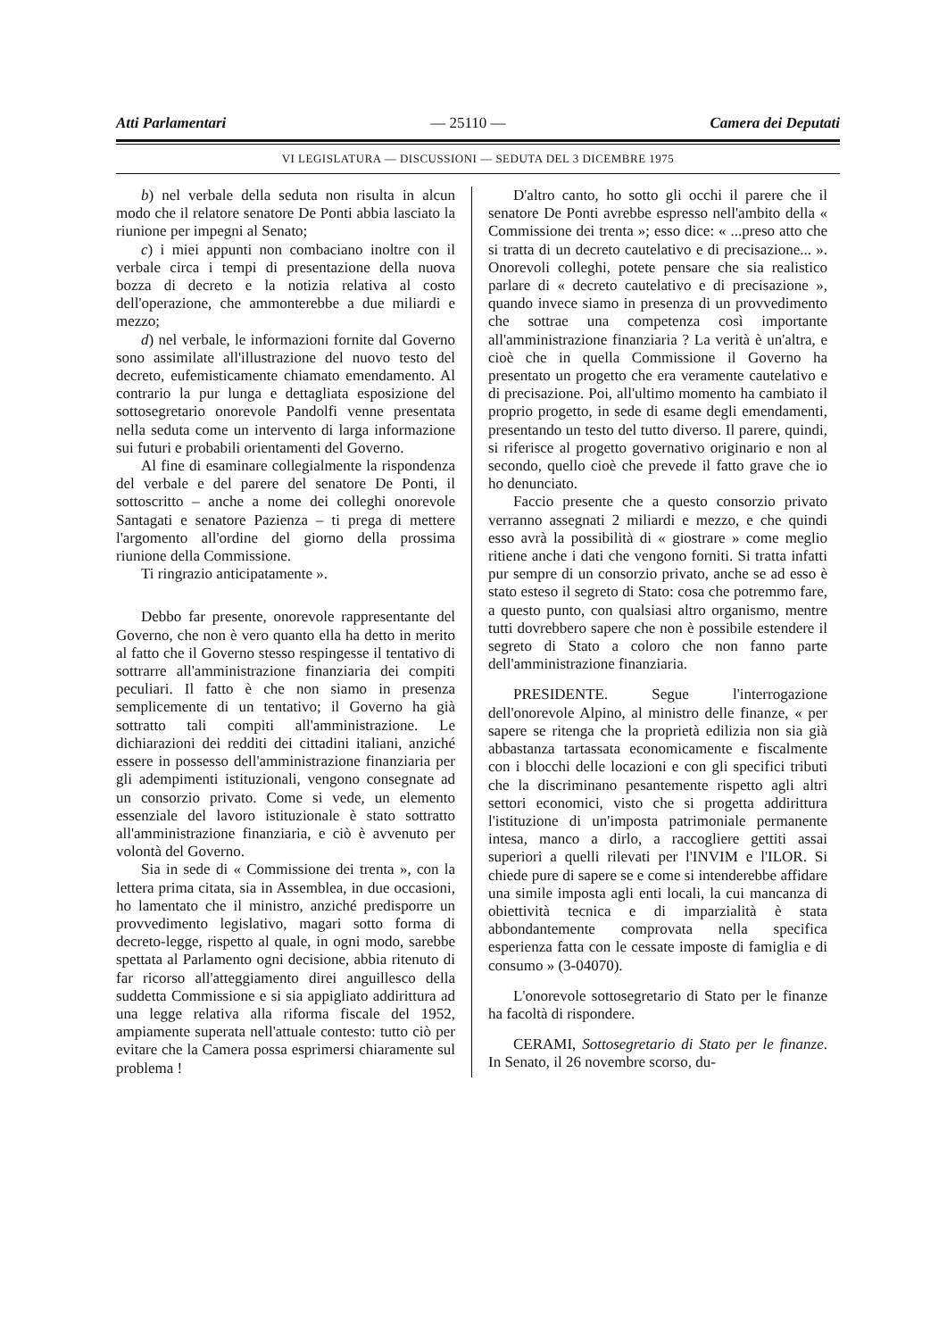Atti Parlamentari — 25110 — Camera dei Deputati
VI LEGISLATURA — DISCUSSIONI — SEDUTA DEL 3 DICEMBRE 1975
b) nel verbale della seduta non risulta in alcun modo che il relatore senatore De Ponti abbia lasciato la riunione per impegni al Senato;
c) i miei appunti non combaciano inoltre con il verbale circa i tempi di presentazione della nuova bozza di decreto e la notizia relativa al costo dell'operazione, che ammonterebbe a due miliardi e mezzo;
d) nel verbale, le informazioni fornite dal Governo sono assimilate all'illustrazione del nuovo testo del decreto, eufemisticamente chiamato emendamento. Al contrario la pur lunga e dettagliata esposizione del sottosegretario onorevole Pandolfi venne presentata nella seduta come un intervento di larga informazione sui futuri e probabili orientamenti del Governo.
Al fine di esaminare collegialmente la rispondenza del verbale e del parere del senatore De Ponti, il sottoscritto – anche a nome dei colleghi onorevole Santagati e senatore Pazienza – ti prega di mettere l'argomento all'ordine del giorno della prossima riunione della Commissione.
Ti ringrazio anticipatamente ».
Debbo far presente, onorevole rappresentante del Governo, che non è vero quanto ella ha detto in merito al fatto che il Governo stesso respingesse il tentativo di sottrarre all'amministrazione finanziaria dei compiti peculiari. Il fatto è che non siamo in presenza semplicemente di un tentativo; il Governo ha già sottratto tali compiti all'amministrazione. Le dichiarazioni dei redditi dei cittadini italiani, anziché essere in possesso dell'amministrazione finanziaria per gli adempimenti istituzionali, vengono consegnate ad un consorzio privato. Come si vede, un elemento essenziale del lavoro istituzionale è stato sottratto all'amministrazione finanziaria, e ciò è avvenuto per volontà del Governo.
Sia in sede di « Commissione dei trenta », con la lettera prima citata, sia in Assemblea, in due occasioni, ho lamentato che il ministro, anziché predisporre un provvedimento legislativo, magari sotto forma di decreto-legge, rispetto al quale, in ogni modo, sarebbe spettata al Parlamento ogni decisione, abbia ritenuto di far ricorso all'atteggiamento direi anguillesco della suddetta Commissione e si sia appigliato addirittura ad una legge relativa alla riforma fiscale del 1952, ampiamente superata nell'attuale contesto: tutto ciò per evitare che la Camera possa esprimersi chiaramente sul problema !
D'altro canto, ho sotto gli occhi il parere che il senatore De Ponti avrebbe espresso nell'ambito della « Commissione dei trenta »; esso dice: « ...preso atto che si tratta di un decreto cautelativo e di precisazione... ». Onorevoli colleghi, potete pensare che sia realistico parlare di « decreto cautelativo e di precisazione », quando invece siamo in presenza di un provvedimento che sottrae una competenza così importante all'amministrazione finanziaria ? La verità è un'altra, e cioè che in quella Commissione il Governo ha presentato un progetto che era veramente cautelativo e di precisazione. Poi, all'ultimo momento ha cambiato il proprio progetto, in sede di esame degli emendamenti, presentando un testo del tutto diverso. Il parere, quindi, si riferisce al progetto governativo originario e non al secondo, quello cioè che prevede il fatto grave che io ho denunciato.
Faccio presente che a questo consorzio privato verranno assegnati 2 miliardi e mezzo, e che quindi esso avrà la possibilità di « giostrare » come meglio ritiene anche i dati che vengono forniti. Si tratta infatti pur sempre di un consorzio privato, anche se ad esso è stato esteso il segreto di Stato: cosa che potremmo fare, a questo punto, con qualsiasi altro organismo, mentre tutti dovrebbero sapere che non è possibile estendere il segreto di Stato a coloro che non fanno parte dell'amministrazione finanziaria.
PRESIDENTE. Segue l'interrogazione dell'onorevole Alpino, al ministro delle finanze, « per sapere se ritenga che la proprietà edilizia non sia già abbastanza tartassata economicamente e fiscalmente con i blocchi delle locazioni e con gli specifici tributi che la discriminano pesantemente rispetto agli altri settori economici, visto che si progetta addirittura l'istituzione di un'imposta patrimoniale permanente intesa, manco a dirlo, a raccogliere gettiti assai superiori a quelli rilevati per l'INVIM e l'ILOR. Si chiede pure di sapere se e come si intenderebbe affidare una simile imposta agli enti locali, la cui mancanza di obiettività tecnica e di imparzialità è stata abbondantemente comprovata nella specifica esperienza fatta con le cessate imposte di famiglia e di consumo » (3-04070).
L'onorevole sottosegretario di Stato per le finanze ha facoltà di rispondere.
CERAMI, Sottosegretario di Stato per le finanze. In Senato, il 26 novembre scorso, du-